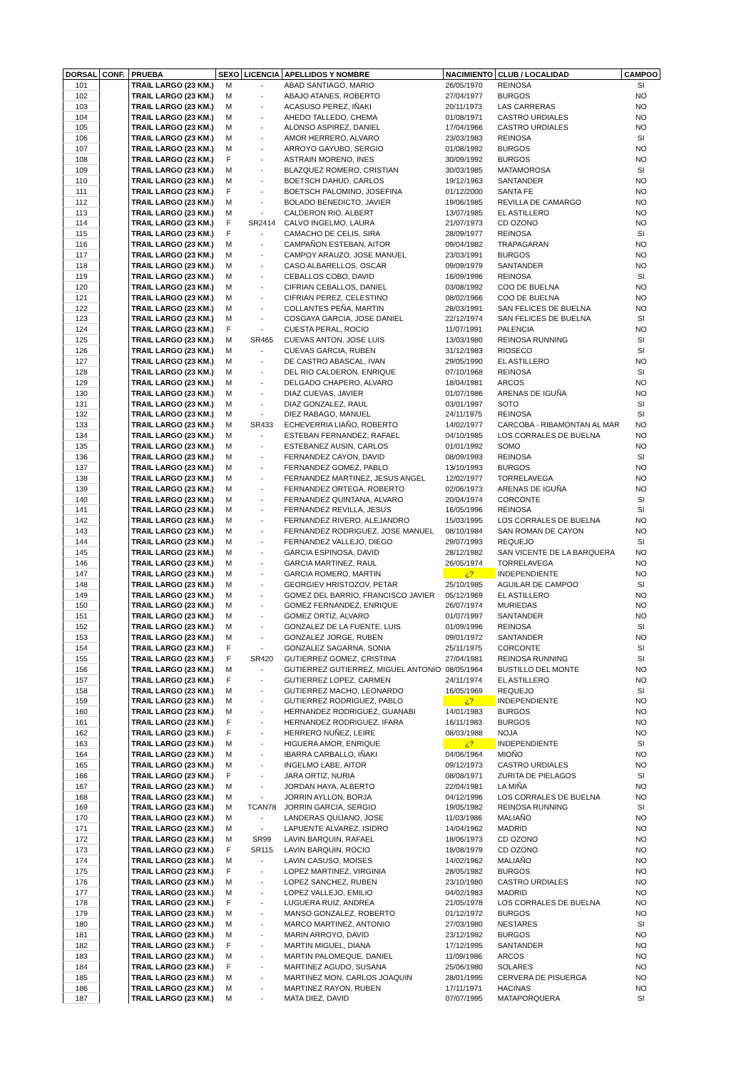| DORSAL | CONF. | PRUEBA | SEXO | LICENCIA | APELLIDOS Y NOMBRE | NACIMIENTO | CLUB / LOCALIDAD | CAMPOO |
| --- | --- | --- | --- | --- | --- | --- | --- | --- |
| 101 | | TRAIL LARGO (23 KM.) | M | - | ABAD SANTIAGO, MARIO | 26/05/1970 | REINOSA | SI |
| 102 | | TRAIL LARGO (23 KM.) | M | - | ABAJO ATANES, ROBERTO | 27/04/1977 | BURGOS | NO |
| 103 | | TRAIL LARGO (23 KM.) | M | - | ACASUSO PEREZ, IÑAKI | 20/11/1973 | LAS CARRERAS | NO |
| 104 | | TRAIL LARGO (23 KM.) | M | - | AHEDO TALLEDO, CHEMA | 01/08/1971 | CASTRO URDIALES | NO |
| 105 | | TRAIL LARGO (23 KM.) | M | - | ALONSO ASPIREZ, DANIEL | 17/04/1966 | CASTRO URDIALES | NO |
| 106 | | TRAIL LARGO (23 KM.) | M | - | AMOR HERRERO, ALVARO | 23/03/1983 | REINOSA | SI |
| 107 | | TRAIL LARGO (23 KM.) | M | - | ARROYO GAYUBO, SERGIO | 01/08/1992 | BURGOS | NO |
| 108 | | TRAIL LARGO (23 KM.) | F | - | ASTRAIN MORENO, INES | 30/09/1992 | BURGOS | NO |
| 109 | | TRAIL LARGO (23 KM.) | M | - | BLAZQUEZ ROMERO, CRISTIAN | 30/03/1985 | MATAMOROSA | SI |
| 110 | | TRAIL LARGO (23 KM.) | M | - | BOETSCH DAHUD, CARLOS | 19/12/1963 | SANTANDER | NO |
| 111 | | TRAIL LARGO (23 KM.) | F | - | BOETSCH PALOMINO, JOSEFINA | 01/12/2000 | SANTA FE | NO |
| 112 | | TRAIL LARGO (23 KM.) | M | - | BOLADO BENEDICTO, JAVIER | 19/06/1985 | REVILLA DE CAMARGO | NO |
| 113 | | TRAIL LARGO (23 KM.) | M | - | CALDERON RIO, ALBERT | 13/07/1985 | EL ASTILLERO | NO |
| 114 | | TRAIL LARGO (23 KM.) | F | SR2414 | CALVO INGELMO, LAURA | 21/07/1973 | CD OZONO | NO |
| 115 | | TRAIL LARGO (23 KM.) | F | - | CAMACHO DE CELIS, SIRA | 28/09/1977 | REINOSA | SI |
| 116 | | TRAIL LARGO (23 KM.) | M | - | CAMPAÑON ESTEBAN, AITOR | 09/04/1982 | TRAPAGARAN | NO |
| 117 | | TRAIL LARGO (23 KM.) | M | - | CAMPOY ARAUZO, JOSE MANUEL | 23/03/1991 | BURGOS | NO |
| 118 | | TRAIL LARGO (23 KM.) | M | - | CASO ALBARELLOS, OSCAR | 09/09/1979 | SANTANDER | NO |
| 119 | | TRAIL LARGO (23 KM.) | M | - | CEBALLOS COBO, DAVID | 16/09/1996 | REINOSA | SI |
| 120 | | TRAIL LARGO (23 KM.) | M | - | CIFRIAN CEBALLOS, DANIEL | 03/08/1992 | COO DE BUELNA | NO |
| 121 | | TRAIL LARGO (23 KM.) | M | - | CIFRIAN PEREZ, CELESTINO | 08/02/1966 | COO DE BUELNA | NO |
| 122 | | TRAIL LARGO (23 KM.) | M | - | COLLANTES PEÑA, MARTIN | 28/03/1991 | SAN FELICES DE BUELNA | NO |
| 123 | | TRAIL LARGO (23 KM.) | M | - | COSGAYA GARCIA, JOSE DANIEL | 22/12/1974 | SAN FELICES DE BUELNA | SI |
| 124 | | TRAIL LARGO (23 KM.) | F | - | CUESTA PERAL, ROCIO | 11/07/1991 | PALENCIA | NO |
| 125 | | TRAIL LARGO (23 KM.) | M | SR465 | CUEVAS ANTON, JOSE LUIS | 13/03/1980 | REINOSA RUNNING | SI |
| 126 | | TRAIL LARGO (23 KM.) | M | - | CUEVAS GARCIA, RUBEN | 31/12/1983 | RIOSECO | SI |
| 127 | | TRAIL LARGO (23 KM.) | M | - | DE CASTRO ABASCAL, IVAN | 29/05/1990 | EL ASTILLERO | NO |
| 128 | | TRAIL LARGO (23 KM.) | M | - | DEL RIO CALDERON, ENRIQUE | 07/10/1968 | REINOSA | SI |
| 129 | | TRAIL LARGO (23 KM.) | M | - | DELGADO CHAPERO, ALVARO | 18/04/1981 | ARCOS | NO |
| 130 | | TRAIL LARGO (23 KM.) | M | - | DIAZ CUEVAS, JAVIER | 01/07/1986 | ARENAS DE IGUÑA | NO |
| 131 | | TRAIL LARGO (23 KM.) | M | - | DIAZ GONZALEZ, RAUL | 03/01/1997 | SOTO | SI |
| 132 | | TRAIL LARGO (23 KM.) | M | - | DIEZ RABAGO, MANUEL | 24/11/1975 | REINOSA | SI |
| 133 | | TRAIL LARGO (23 KM.) | M | SR433 | ECHEVERRIA LIAÑO, ROBERTO | 14/02/1977 | CARCOBA - RIBAMONTAN AL MAR | NO |
| 134 | | TRAIL LARGO (23 KM.) | M | - | ESTEBAN FERNANDEZ, RAFAEL | 04/10/1985 | LOS CORRALES DE BUELNA | NO |
| 135 | | TRAIL LARGO (23 KM.) | M | - | ESTEBANEZ AUSIN, CARLOS | 01/01/1992 | SOMO | NO |
| 136 | | TRAIL LARGO (23 KM.) | M | - | FERNANDEZ CAYON, DAVID | 08/09/1993 | REINOSA | SI |
| 137 | | TRAIL LARGO (23 KM.) | M | - | FERNANDEZ GOMEZ, PABLO | 13/10/1993 | BURGOS | NO |
| 138 | | TRAIL LARGO (23 KM.) | M | - | FERNANDEZ MARTINEZ, JESUS ANGEL | 12/02/1977 | TORRELAVEGA | NO |
| 139 | | TRAIL LARGO (23 KM.) | M | - | FERNANDEZ ORTEGA, ROBERTO | 02/06/1973 | ARENAS DE IGUÑA | NO |
| 140 | | TRAIL LARGO (23 KM.) | M | - | FERNANDEZ QUINTANA, ALVARO | 20/04/1974 | CORCONTE | SI |
| 141 | | TRAIL LARGO (23 KM.) | M | - | FERNANDEZ REVILLA, JESUS | 16/05/1996 | REINOSA | SI |
| 142 | | TRAIL LARGO (23 KM.) | M | - | FERNANDEZ RIVERO, ALEJANDRO | 15/03/1995 | LOS CORRALES DE BUELNA | NO |
| 143 | | TRAIL LARGO (23 KM.) | M | - | FERNANDEZ RODRIGUEZ, JOSE MANUEL | 08/10/1984 | SAN ROMAN DE CAYON | NO |
| 144 | | TRAIL LARGO (23 KM.) | M | - | FERNANDEZ VALLEJO, DIEGO | 29/07/1993 | REQUEJO | SI |
| 145 | | TRAIL LARGO (23 KM.) | M | - | GARCIA ESPINOSA, DAVID | 28/12/1982 | SAN VICENTE DE LA BARQUERA | NO |
| 146 | | TRAIL LARGO (23 KM.) | M | - | GARCIA MARTINEZ, RAUL | 26/05/1974 | TORRELAVEGA | NO |
| 147 | | TRAIL LARGO (23 KM.) | M | - | GARCIA ROMERO, MARTIN | ¿? | INDEPENDIENTE | NO |
| 148 | | TRAIL LARGO (23 KM.) | M | - | GEORGIEV HRISTOZOV, PETAR | 25/10/1985 | AGUILAR DE CAMPOO | SI |
| 149 | | TRAIL LARGO (23 KM.) | M | - | GOMEZ DEL BARRIO, FRANCISCO JAVIER | 05/12/1969 | EL ASTILLERO | NO |
| 150 | | TRAIL LARGO (23 KM.) | M | - | GOMEZ FERNANDEZ, ENRIQUE | 26/07/1974 | MURIEDAS | NO |
| 151 | | TRAIL LARGO (23 KM.) | M | - | GOMEZ ORTIZ, ALVARO | 01/07/1997 | SANTANDER | NO |
| 152 | | TRAIL LARGO (23 KM.) | M | - | GONZALEZ DE LA FUENTE, LUIS | 01/09/1996 | REINOSA | SI |
| 153 | | TRAIL LARGO (23 KM.) | M | - | GONZALEZ JORGE, RUBEN | 09/01/1972 | SANTANDER | NO |
| 154 | | TRAIL LARGO (23 KM.) | F | - | GONZALEZ SAGARNA, SONIA | 25/11/1975 | CORCONTE | SI |
| 155 | | TRAIL LARGO (23 KM.) | F | SR420 | GUTIERREZ GOMEZ, CRISTINA | 27/04/1981 | REINOSA RUNNING | SI |
| 156 | | TRAIL LARGO (23 KM.) | M | - | GUTIERREZ GUTIERREZ, MIGUEL ANTONIO | 08/05/1964 | BUSTILLO DEL MONTE | NO |
| 157 | | TRAIL LARGO (23 KM.) | F | - | GUTIERREZ LOPEZ, CARMEN | 24/11/1974 | EL ASTILLERO | NO |
| 158 | | TRAIL LARGO (23 KM.) | M | - | GUTIERREZ MACHO, LEONARDO | 16/05/1969 | REQUEJO | SI |
| 159 | | TRAIL LARGO (23 KM.) | M | - | GUTIERREZ RODRIGUEZ, PABLO | ¿? | INDEPENDIENTE | NO |
| 160 | | TRAIL LARGO (23 KM.) | M | - | HERNANDEZ RODRIGUEZ, GUANABI | 14/01/1983 | BURGOS | NO |
| 161 | | TRAIL LARGO (23 KM.) | F | - | HERNANDEZ RODRIGUEZ, IFARA | 16/11/1983 | BURGOS | NO |
| 162 | | TRAIL LARGO (23 KM.) | F | - | HERRERO NUÑEZ, LEIRE | 08/03/1988 | NOJA | NO |
| 163 | | TRAIL LARGO (23 KM.) | M | - | HIGUERA AMOR, ENRIQUE | ¿? | INDEPENDIENTE | SI |
| 164 | | TRAIL LARGO (23 KM.) | M | - | IBARRA CARBALLO, IÑAKI | 04/06/1964 | MIOÑO | NO |
| 165 | | TRAIL LARGO (23 KM.) | M | - | INGELMO LABE, AITOR | 09/12/1973 | CASTRO URDIALES | NO |
| 166 | | TRAIL LARGO (23 KM.) | F | - | JARA ORTIZ, NURIA | 08/08/1971 | ZURITA DE PIELAGOS | SI |
| 167 | | TRAIL LARGO (23 KM.) | M | - | JORDAN HAYA, ALBERTO | 22/04/1981 | LA MIÑA | NO |
| 168 | | TRAIL LARGO (23 KM.) | M | - | JORRIN AYLLON, BORJA | 04/12/1996 | LOS CORRALES DE BUELNA | NO |
| 169 | | TRAIL LARGO (23 KM.) | M | TCAN78 | JORRIN GARCIA, SERGIO | 19/05/1982 | REINOSA RUNNING | SI |
| 170 | | TRAIL LARGO (23 KM.) | M | - | LANDERAS QUIJANO, JOSE | 11/03/1986 | MALIAÑO | NO |
| 171 | | TRAIL LARGO (23 KM.) | M | - | LAPUENTE ALVAREZ, ISIDRO | 14/04/1962 | MADRID | NO |
| 172 | | TRAIL LARGO (23 KM.) | M | SR99 | LAVIN BARQUIN, RAFAEL | 18/06/1973 | CD OZONO | NO |
| 173 | | TRAIL LARGO (23 KM.) | F | SR115 | LAVIN BARQUIN, ROCIO | 18/08/1979 | CD OZONO | NO |
| 174 | | TRAIL LARGO (23 KM.) | M | - | LAVIN CASUSO, MOISES | 14/02/1962 | MALIAÑO | NO |
| 175 | | TRAIL LARGO (23 KM.) | F | - | LOPEZ MARTINEZ, VIRGINIA | 28/05/1982 | BURGOS | NO |
| 176 | | TRAIL LARGO (23 KM.) | M | - | LOPEZ SANCHEZ, RUBEN | 23/10/1980 | CASTRO URDIALES | NO |
| 177 | | TRAIL LARGO (23 KM.) | M | - | LOPEZ VALLEJO, EMILIO | 04/02/1983 | MADRID | NO |
| 178 | | TRAIL LARGO (23 KM.) | F | - | LUGUERA RUIZ, ANDREA | 21/05/1978 | LOS CORRALES DE BUELNA | NO |
| 179 | | TRAIL LARGO (23 KM.) | M | - | MANSO GONZALEZ, ROBERTO | 01/12/1972 | BURGOS | NO |
| 180 | | TRAIL LARGO (23 KM.) | M | - | MARCO MARTINEZ, ANTONIO | 27/03/1980 | NESTARES | SI |
| 181 | | TRAIL LARGO (23 KM.) | M | - | MARIN ARROYO, DAVID | 23/12/1982 | BURGOS | NO |
| 182 | | TRAIL LARGO (23 KM.) | F | - | MARTIN MIGUEL, DIANA | 17/12/1995 | SANTANDER | NO |
| 183 | | TRAIL LARGO (23 KM.) | M | - | MARTIN PALOMEQUE, DANIEL | 11/09/1986 | ARCOS | NO |
| 184 | | TRAIL LARGO (23 KM.) | F | - | MARTINEZ AGUDO, SUSANA | 25/06/1980 | SOLARES | NO |
| 185 | | TRAIL LARGO (23 KM.) | M | - | MARTINEZ MON, CARLOS JOAQUIN | 28/01/1995 | CERVERA DE PISUERGA | NO |
| 186 | | TRAIL LARGO (23 KM.) | M | - | MARTINEZ RAYON, RUBEN | 17/11/1971 | HACINAS | NO |
| 187 | | TRAIL LARGO (23 KM.) | M | - | MATA DIEZ, DAVID | 07/07/1995 | MATAPORQUERA | SI |